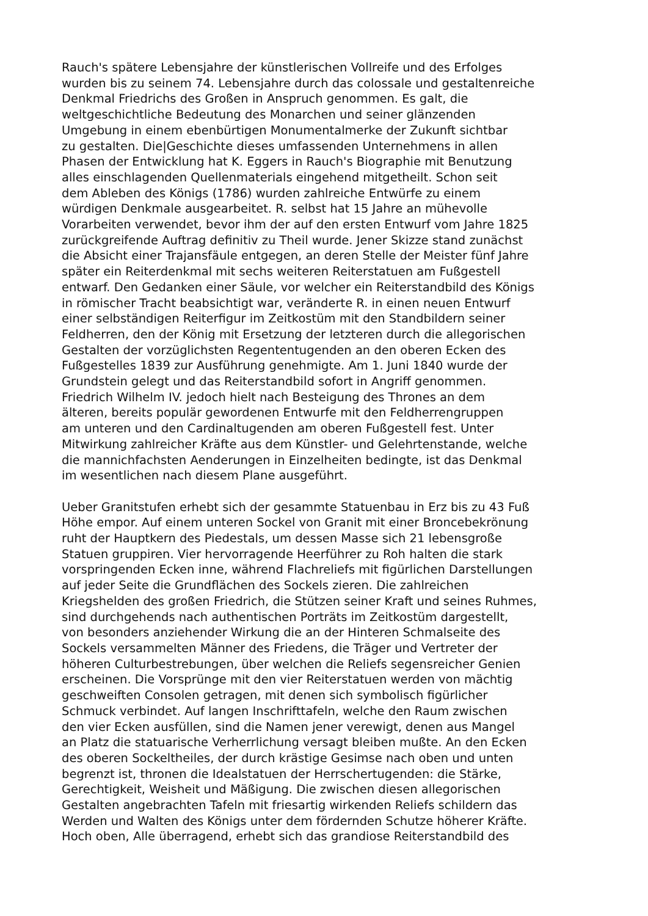Rauch's spätere Lebensjahre der künstlerischen Vollreife und des Erfolges
wurden bis zu seinem 74. Lebensjahre durch das colossale und gestaltenreiche
Denkmal Friedrichs des Großen in Anspruch genommen. Es galt, die
weltgeschichtliche Bedeutung des Monarchen und seiner glänzenden
Umgebung in einem ebenbürtigen Monumentalmerke der Zukunft sichtbar
zu gestalten. Die|Geschichte dieses umfassenden Unternehmens in allen
Phasen der Entwicklung hat K. Eggers in Rauch's Biographie mit Benutzung
alles einschlagenden Quellenmaterials eingehend mitgetheilt. Schon seit
dem Ableben des Königs (1786) wurden zahlreiche Entwürfe zu einem
würdigen Denkmale ausgearbeitet. R. selbst hat 15 Jahre an mühevolle
Vorarbeiten verwendet, bevor ihm der auf den ersten Entwurf vom Jahre 1825
zurückgreifende Auftrag definitiv zu Theil wurde. Jener Skizze stand zunächst
die Absicht einer Trajansfäule entgegen, an deren Stelle der Meister fünf Jahre
später ein Reiterdenkmal mit sechs weiteren Reiterstatuen am Fußgestell
entwarf. Den Gedanken einer Säule, vor welcher ein Reiterstandbild des Königs
in römischer Tracht beabsichtigt war, veränderte R. in einen neuen Entwurf
einer selbständigen Reiterfigur im Zeitkostüm mit den Standbildern seiner
Feldherren, den der König mit Ersetzung der letzteren durch die allegorischen
Gestalten der vorzüglichsten Regententugenden an den oberen Ecken des
Fußgestelles 1839 zur Ausführung genehmigte. Am 1. Juni 1840 wurde der
Grundstein gelegt und das Reiterstandbild sofort in Angriff genommen.
Friedrich Wilhelm IV. jedoch hielt nach Besteigung des Thrones an dem
älteren, bereits populär gewordenen Entwurfe mit den Feldherrengruppen
am unteren und den Cardinaltugenden am oberen Fußgestell fest. Unter
Mitwirkung zahlreicher Kräfte aus dem Künstler- und Gelehrtenstande, welche
die mannichfachsten Aenderungen in Einzelheiten bedingte, ist das Denkmal
im wesentlichen nach diesem Plane ausgeführt.
Ueber Granitstufen erhebt sich der gesammte Statuenbau in Erz bis zu 43 Fuß
Höhe empor. Auf einem unteren Sockel von Granit mit einer Broncebekrönung
ruht der Hauptkern des Piedestals, um dessen Masse sich 21 lebensgroße
Statuen gruppiren. Vier hervorragende Heerführer zu Roh halten die stark
vorspringenden Ecken inne, während Flachreliefs mit figürlichen Darstellungen
auf jeder Seite die Grundflächen des Sockels zieren. Die zahlreichen
Kriegshelden des großen Friedrich, die Stützen seiner Kraft und seines Ruhmes,
sind durchgehends nach authentischen Porträts im Zeitkostüm dargestellt,
von besonders anziehender Wirkung die an der Hinteren Schmalseite des
Sockels versammelten Männer des Friedens, die Träger und Vertreter der
höheren Culturbestrebungen, über welchen die Reliefs segensreicher Genien
erscheinen. Die Vorsprünge mit den vier Reiterstatuen werden von mächtig
geschweiften Consolen getragen, mit denen sich symbolisch figürlicher
Schmuck verbindet. Auf langen Inschrifttafeln, welche den Raum zwischen
den vier Ecken ausfüllen, sind die Namen jener verewigt, denen aus Mangel
an Platz die statuarische Verherrlichung versagt bleiben mußte. An den Ecken
des oberen Sockeltheiles, der durch krästige Gesimse nach oben und unten
begrenzt ist, thronen die Idealstatuen der Herrschertugenden: die Stärke,
Gerechtigkeit, Weisheit und Mäßigung. Die zwischen diesen allegorischen
Gestalten angebrachten Tafeln mit friesartig wirkenden Reliefs schildern das
Werden und Walten des Königs unter dem fördernden Schutze höherer Kräfte.
Hoch oben, Alle überragend, erhebt sich das grandiose Reiterstandbild des